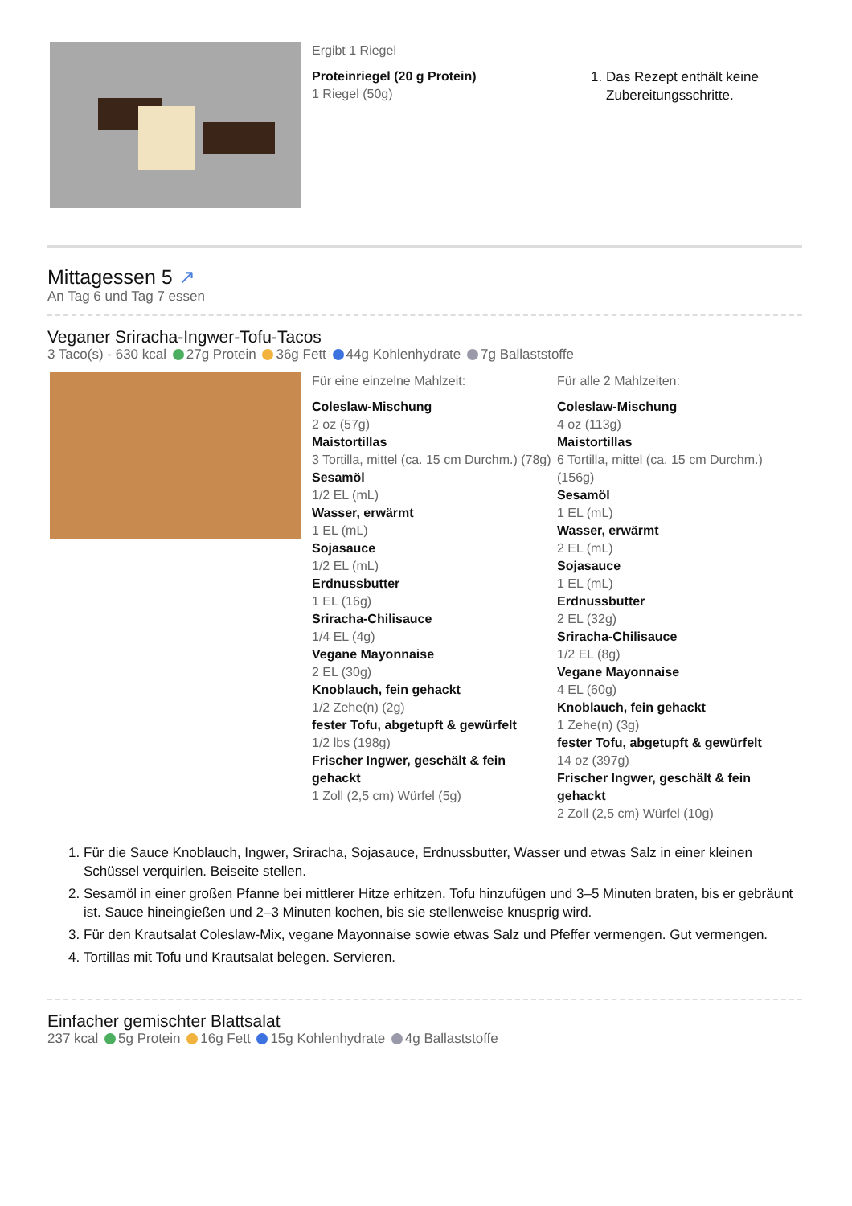Ergibt 1 Riegel
Proteinriegel (20 g Protein)
1 Riegel (50g)
1. Das Rezept enthält keine
Zubereitungsschritte.
Mittagessen 5 ↗
An Tag 6 und Tag 7 essen
Veganer Sriracha-Ingwer-Tofu-Tacos
3 Taco(s) - 630 kcal 27g Protein 36g Fett 44g Kohlenhydrate 7g Ballaststoffe
Für eine einzelne Mahlzeit:
Coleslaw-Mischung
2 oz (57g)
Maistortillas
3 Tortilla, mittel (ca. 15 cm Durchm.) (78g)
Sesamöl
1/2 EL (mL)
Wasser, erwärmt
1 EL (mL)
Sojasauce
1/2 EL (mL)
Erdnussbutter
1 EL (16g)
Sriracha-Chilisauce
1/4 EL (4g)
Vegane Mayonnaise
2 EL (30g)
Knoblauch, fein gehackt
1/2 Zehe(n) (2g)
fester Tofu, abgetupft & gewürfelt
1/2 lbs (198g)
Frischer Ingwer, geschält & fein gehackt
1 Zoll (2,5 cm) Würfel (5g)
Für alle 2 Mahlzeiten:
Coleslaw-Mischung
4 oz (113g)
Maistortillas
6 Tortilla, mittel (ca. 15 cm Durchm.) (156g)
Sesamöl
1 EL (mL)
Wasser, erwärmt
2 EL (mL)
Sojasauce
1 EL (mL)
Erdnussbutter
2 EL (32g)
Sriracha-Chilisauce
1/2 EL (8g)
Vegane Mayonnaise
4 EL (60g)
Knoblauch, fein gehackt
1 Zehe(n) (3g)
fester Tofu, abgetupft & gewürfelt
14 oz (397g)
Frischer Ingwer, geschält & fein gehackt
2 Zoll (2,5 cm) Würfel (10g)
1. Für die Sauce Knoblauch, Ingwer, Sriracha, Sojasauce, Erdnussbutter, Wasser und etwas Salz in einer kleinen Schüssel verquirlen. Beiseite stellen.
2. Sesamöl in einer großen Pfanne bei mittlerer Hitze erhitzen. Tofu hinzufügen und 3–5 Minuten braten, bis er gebräunt ist. Sauce hineingießen und 2–3 Minuten kochen, bis sie stellenweise knusprig wird.
3. Für den Krautsalat Coleslaw-Mix, vegane Mayonnaise sowie etwas Salz und Pfeffer vermengen. Gut vermengen.
4. Tortillas mit Tofu und Krautsalat belegen. Servieren.
Einfacher gemischter Blattsalat
237 kcal 5g Protein 16g Fett 15g Kohlenhydrate 4g Ballaststoffe